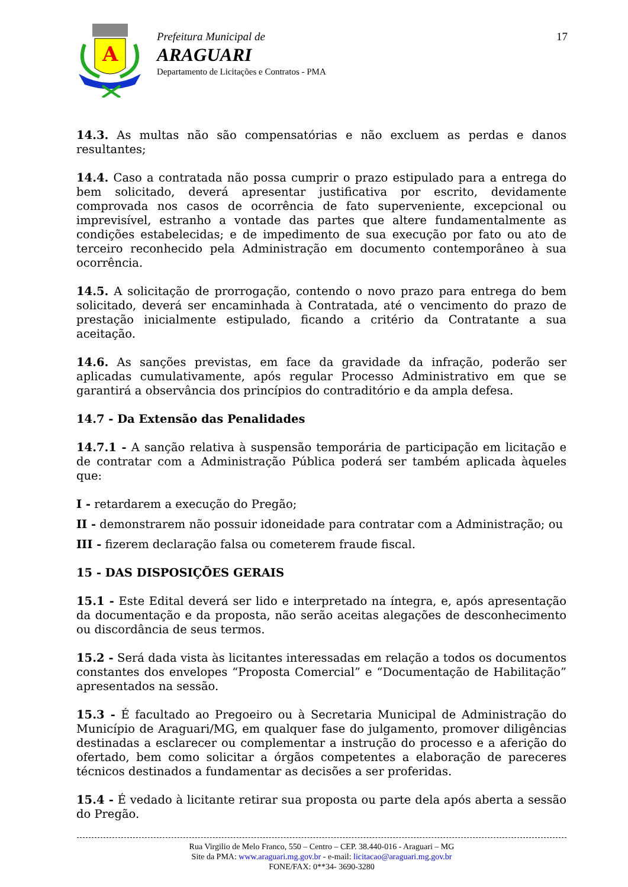A
Prefeitura Municipal de
ARAGUARI
Departamento de Licitações e Contratos - PMA
17
14.3. As multas não são compensatórias e não excluem as perdas e danos resultantes;
14.4. Caso a contratada não possa cumprir o prazo estipulado para a entrega do bem solicitado, deverá apresentar justificativa por escrito, devidamente comprovada nos casos de ocorrência de fato superveniente, excepcional ou imprevisível, estranho a vontade das partes que altere fundamentalmente as condições estabelecidas; e de impedimento de sua execução por fato ou ato de terceiro reconhecido pela Administração em documento contemporâneo à sua ocorrência.
14.5. A solicitação de prorrogação, contendo o novo prazo para entrega do bem solicitado, deverá ser encaminhada à Contratada, até o vencimento do prazo de prestação inicialmente estipulado, ficando a critério da Contratante a sua aceitação.
14.6. As sanções previstas, em face da gravidade da infração, poderão ser aplicadas cumulativamente, após regular Processo Administrativo em que se garantirá a observância dos princípios do contraditório e da ampla defesa.
14.7 - Da Extensão das Penalidades
14.7.1 - A sanção relativa à suspensão temporária de participação em licitação e de contratar com a Administração Pública poderá ser também aplicada àqueles que:
I - retardarem a execução do Pregão;
II - demonstrarem não possuir idoneidade para contratar com a Administração; ou
III - fizerem declaração falsa ou cometerem fraude fiscal.
15 - DAS DISPOSIÇÕES GERAIS
15.1 - Este Edital deverá ser lido e interpretado na íntegra, e, após apresentação da documentação e da proposta, não serão aceitas alegações de desconhecimento ou discordância de seus termos.
15.2 - Será dada vista às licitantes interessadas em relação a todos os documentos constantes dos envelopes “Proposta Comercial” e “Documentação de Habilitação” apresentados na sessão.
15.3 - É facultado ao Pregoeiro ou à Secretaria Municipal de Administração do Município de Araguari/MG, em qualquer fase do julgamento, promover diligências destinadas a esclarecer ou complementar a instrução do processo e a aferição do ofertado, bem como solicitar a órgãos competentes a elaboração de pareceres técnicos destinados a fundamentar as decisões a ser proferidas.
15.4 - É vedado à licitante retirar sua proposta ou parte dela após aberta a sessão do Pregão.
Rua Virgilio de Melo Franco, 550 – Centro – CEP. 38.440-016 - Araguari – MG
Site da PMA: www.araguari.mg.gov.br - e-mail: licitacao@araguari.mg.gov.br
FONE/FAX: 0**34- 3690-3280